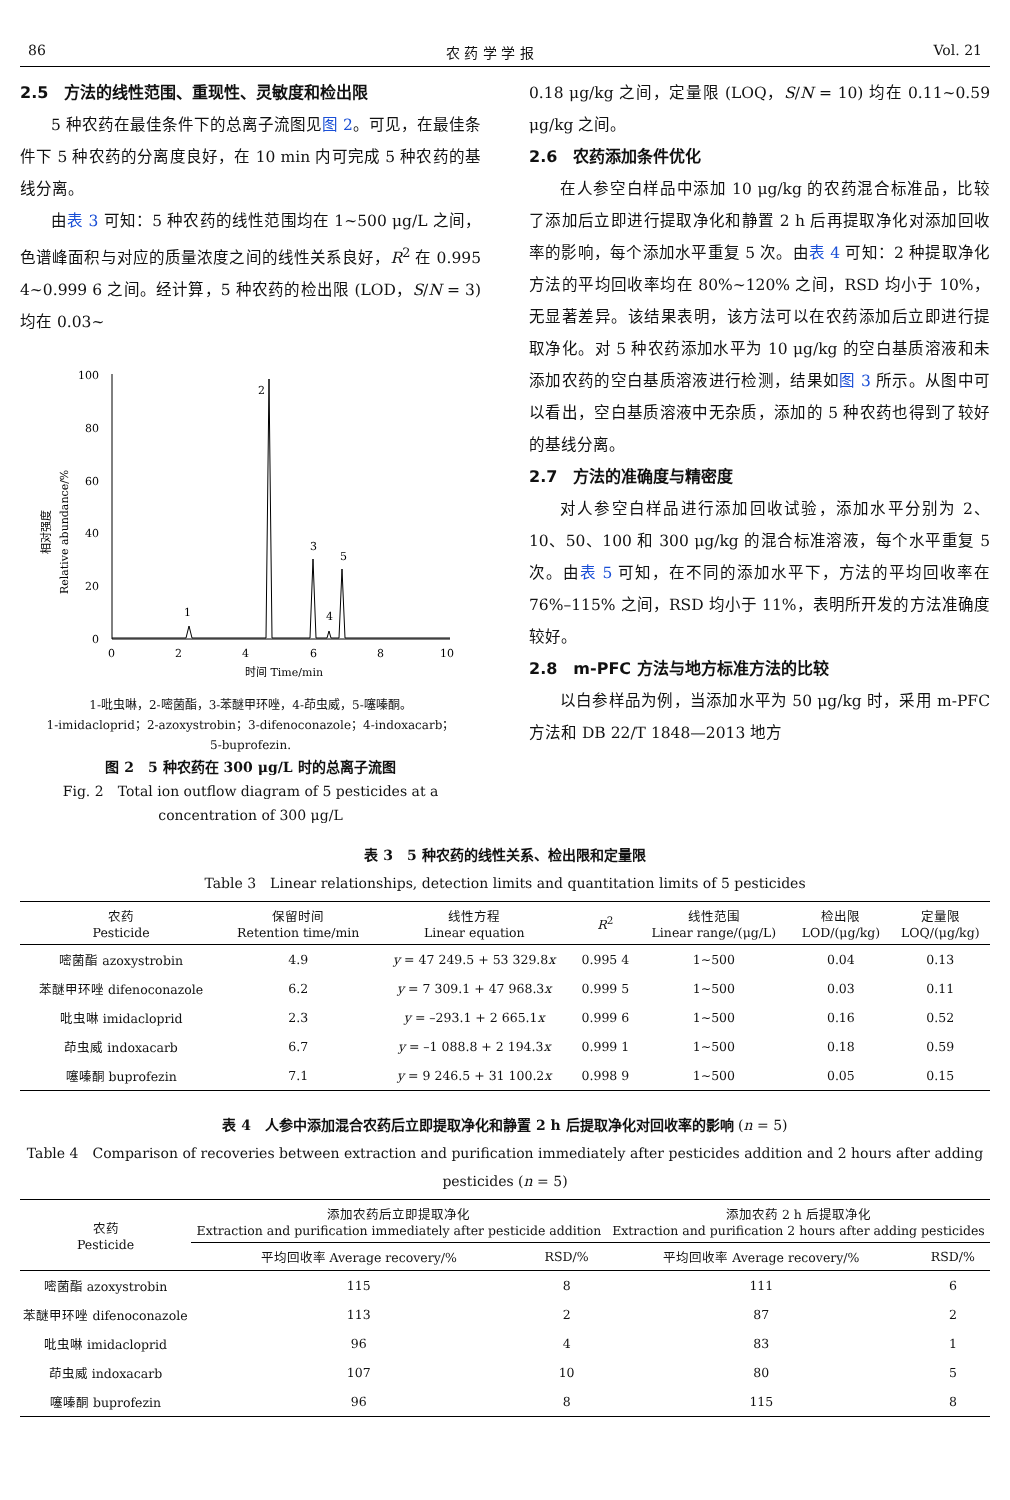86 农 药 学 学 报 Vol. 21
2.5　方法的线性范围、重现性、灵敏度和检出限
5 种农药在最佳条件下的总离子流图见图 2。可见，在最佳条件下 5 种农药的分离度良好，在 10 min 内可完成 5 种农药的基线分离。
由表 3 可知：5 种农药的线性范围均在 1~500 μg/L 之间，色谱峰面积与对应的质量浓度之间的线性关系良好，R<sup>2</sup> 在 0.995 4~0.999 6 之间。经计算，5 种农药的检出限 (LOD，S/N = 3) 均在 0.03~
相对强度
Relative abundance/%
100
80
60
40
20
0
0
2
4
6
8
10
1
2
3
4
5
时间 Time/min
1-吡虫啉，2-嘧菌酯，3-苯醚甲环唑，4-茚虫威，5-噻嗪酮。
1-imidacloprid；2-azoxystrobin；3-difenoconazole；4-indoxacarb；
5-buprofezin.
图 2　5 种农药在 300 μg/L 时的总离子流图
Fig. 2　Total ion outflow diagram of 5 pesticides at a
concentration of 300 μg/L
0.18 μg/kg 之间，定量限 (LOQ，S/N = 10) 均在 0.11~0.59 μg/kg 之间。
2.6　农药添加条件优化
在人参空白样品中添加 10 μg/kg 的农药混合标准品，比较了添加后立即进行提取净化和静置 2 h 后再提取净化对添加回收率的影响，每个添加水平重复 5 次。由表 4 可知：2 种提取净化方法的平均回收率均在 80%~120% 之间，RSD 均小于 10%，无显著差异。该结果表明，该方法可以在农药添加后立即进行提取净化。对 5 种农药添加水平为 10 μg/kg 的空白基质溶液和未添加农药的空白基质溶液进行检测，结果如图 3 所示。从图中可以看出，空白基质溶液中无杂质，添加的 5 种农药也得到了较好的基线分离。
2.7　方法的准确度与精密度
对人参空白样品进行添加回收试验，添加水平分别为 2、10、50、100 和 300 μg/kg 的混合标准溶液，每个水平重复 5 次。由表 5 可知，在不同的添加水平下，方法的平均回收率在 76%–115% 之间，RSD 均小于 11%，表明所开发的方法准确度较好。
2.8　m-PFC 方法与地方标准方法的比较
以白参样品为例，当添加水平为 50 μg/kg 时，采用 m-PFC 方法和 DB 22/T 1848—2013 地方
表 3　5 种农药的线性关系、检出限和定量限
Table 3　Linear relationships, detection limits and quantitation limits of 5 pesticides
| 农药 Pesticide | 保留时间 Retention time/min | 线性方程 Linear equation | R<sup>2</sup> | 线性范围 Linear range/(μg/L) | 检出限 LOD/(μg/kg) | 定量限 LOQ/(μg/kg) |
| --- | --- | --- | --- | --- | --- | --- |
| 嘧菌酯 azoxystrobin | 4.9 | y = 47 249.5 + 53 329.8 x | 0.995 4 | 1~500 | 0.04 | 0.13 |
| 苯醚甲环唑 difenoconazole | 6.2 | y = 7 309.1 + 47 968.3 x | 0.999 5 | 1~500 | 0.03 | 0.11 |
| 吡虫啉 imidacloprid | 2.3 | y = –293.1 + 2 665.1 x | 0.999 6 | 1~500 | 0.16 | 0.52 |
| 茚虫威 indoxacarb | 6.7 | y = –1 088.8 + 2 194.3 x | 0.999 1 | 1~500 | 0.18 | 0.59 |
| 噻嗪酮 buprofezin | 7.1 | y = 9 246.5 + 31 100.2 x | 0.998 9 | 1~500 | 0.05 | 0.15 |
表 4　人参中添加混合农药后立即提取净化和静置 2 h 后提取净化对回收率的影响 (n = 5)
Table 4　Comparison of recoveries between extraction and purification immediately after pesticides addition and 2 hours after adding pesticides (n = 5)
| 农药 Pesticide | 添加农药后立即提取净化 Extraction and purification immediately after pesticide addition | | 添加农药 2 h 后提取净化 Extraction and purification 2 hours after adding pesticides | |
| --- | --- | --- | --- | --- |
| | 平均回收率 Average recovery/% | RSD/% | 平均回收率 Average recovery/% | RSD/% |
| 嘧菌酯 azoxystrobin | 115 | 8 | 111 | 6 |
| 苯醚甲环唑 difenoconazole | 113 | 2 | 87 | 2 |
| 吡虫啉 imidacloprid | 96 | 4 | 83 | 1 |
| 茚虫威 indoxacarb | 107 | 10 | 80 | 5 |
| 噻嗪酮 buprofezin | 96 | 8 | 115 | 8 |